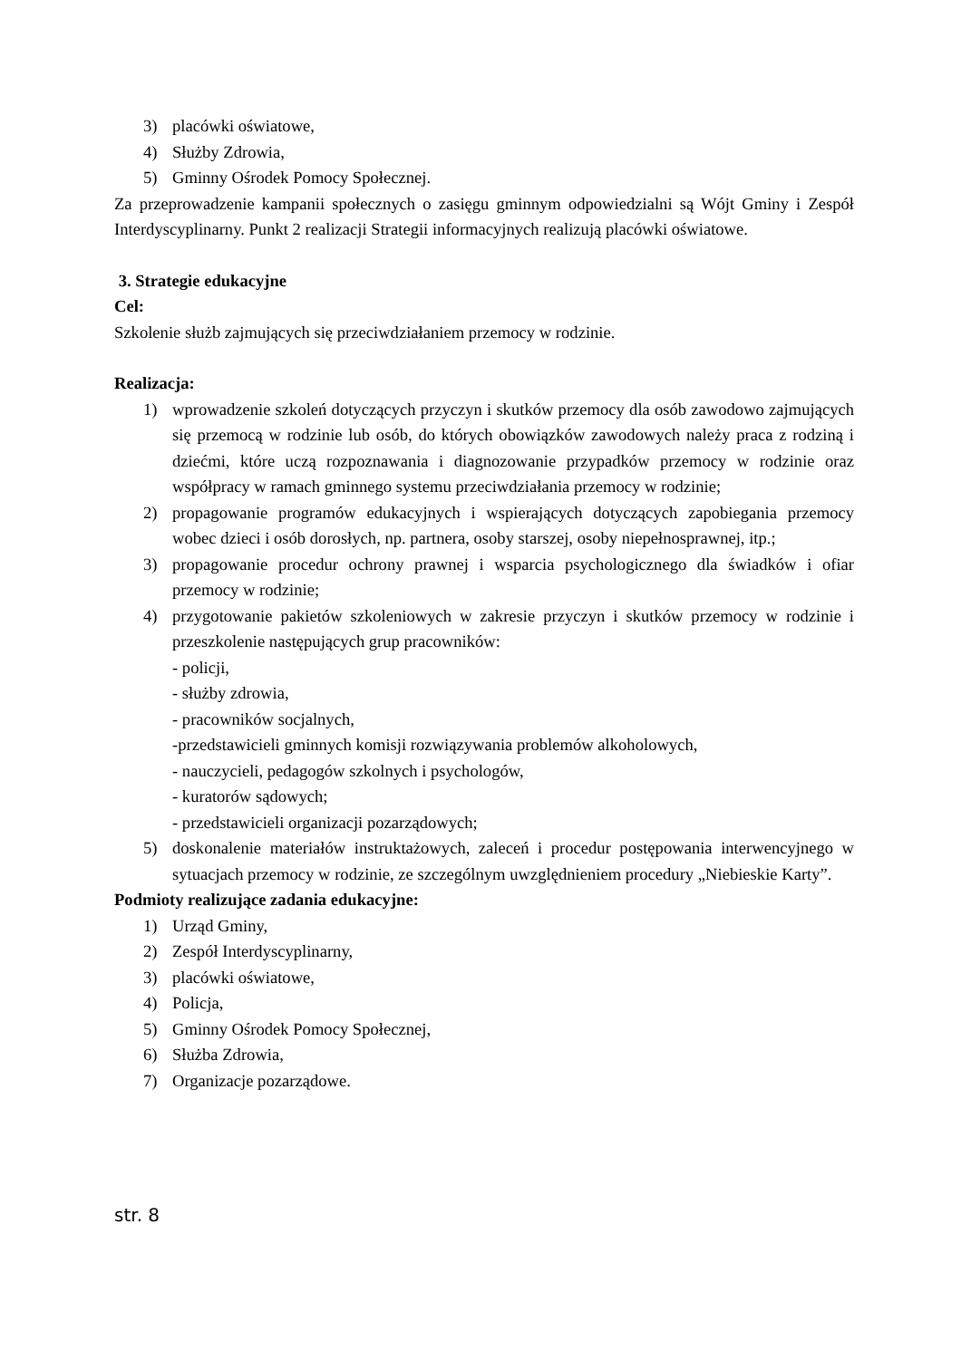3) placówki oświatowe,
4) Służby Zdrowia,
5) Gminny Ośrodek Pomocy Społecznej.
Za przeprowadzenie kampanii społecznych o zasięgu gminnym odpowiedzialni są Wójt Gminy i Zespół Interdyscyplinarny. Punkt 2 realizacji Strategii informacyjnych realizują placówki oświatowe.
3. Strategie edukacyjne
Cel:
Szkolenie służb zajmujących się przeciwdziałaniem przemocy w rodzinie.
Realizacja:
1) wprowadzenie szkoleń dotyczących przyczyn i skutków przemocy dla osób zawodowo zajmujących się przemocą w rodzinie lub osób, do których obowiązków zawodowych należy praca z rodziną i dziećmi, które uczą rozpoznawania i diagnozowanie przypadków przemocy w rodzinie oraz współpracy w ramach gminnego systemu przeciwdziałania przemocy w rodzinie;
2) propagowanie programów edukacyjnych i wspierających dotyczących zapobiegania przemocy wobec dzieci i osób dorosłych, np. partnera, osoby starszej, osoby niepełnosprawnej, itp.;
3) propagowanie procedur ochrony prawnej i wsparcia psychologicznego dla świadków i ofiar przemocy w rodzinie;
4) przygotowanie pakietów szkoleniowych w zakresie przyczyn i skutków przemocy w rodzinie i przeszkolenie następujących grup pracowników:
- policji,
- służby zdrowia,
- pracowników socjalnych,
-przedstawicieli gminnych komisji rozwiązywania problemów alkoholowych,
- nauczycieli, pedagogów szkolnych i psychologów,
- kuratorów sądowych;
- przedstawicieli organizacji pozarządowych;
5) doskonalenie materiałów instruktażowych, zaleceń i procedur postępowania interwencyjnego w sytuacjach przemocy w rodzinie, ze szczególnym uwzględnieniem procedury „Niebieskie Karty”.
Podmioty realizujące zadania edukacyjne:
1) Urząd Gminy,
2) Zespół Interdyscyplinarny,
3) placówki oświatowe,
4) Policja,
5) Gminny Ośrodek Pomocy Społecznej,
6) Służba Zdrowia,
7) Organizacje pozarządowe.
str. 8